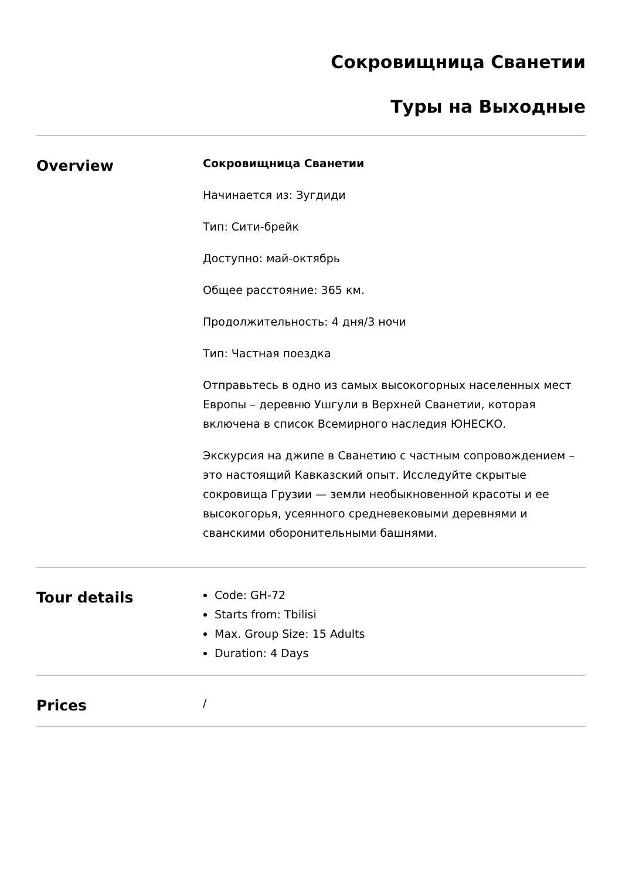Сокровищница Сванетии
Туры на Выходные
Overview
Сокровищница Сванетии
Начинается из: Зугдиди
Тип: Сити-брейк
Доступно: май-октябрь
Общее расстояние: 365 км.
Продолжительность: 4 дня/3 ночи
Тип: Частная поездка
Отправьтесь в одно из самых высокогорных населенных мест Европы – деревню Ушгули в Верхней Сванетии, которая включена в список Всемирного наследия ЮНЕСКО.
Экскурсия на джипе в Сванетию с частным сопровождением – это настоящий Кавказский опыт. Исследуйте скрытые сокровища Грузии — земли необыкновенной красоты и ее высокогорья, усеянного средневековыми деревнями и сванскими оборонительными башнями.
Tour details
Code: GH-72
Starts from: Tbilisi
Max. Group Size: 15 Adults
Duration: 4 Days
Prices
/